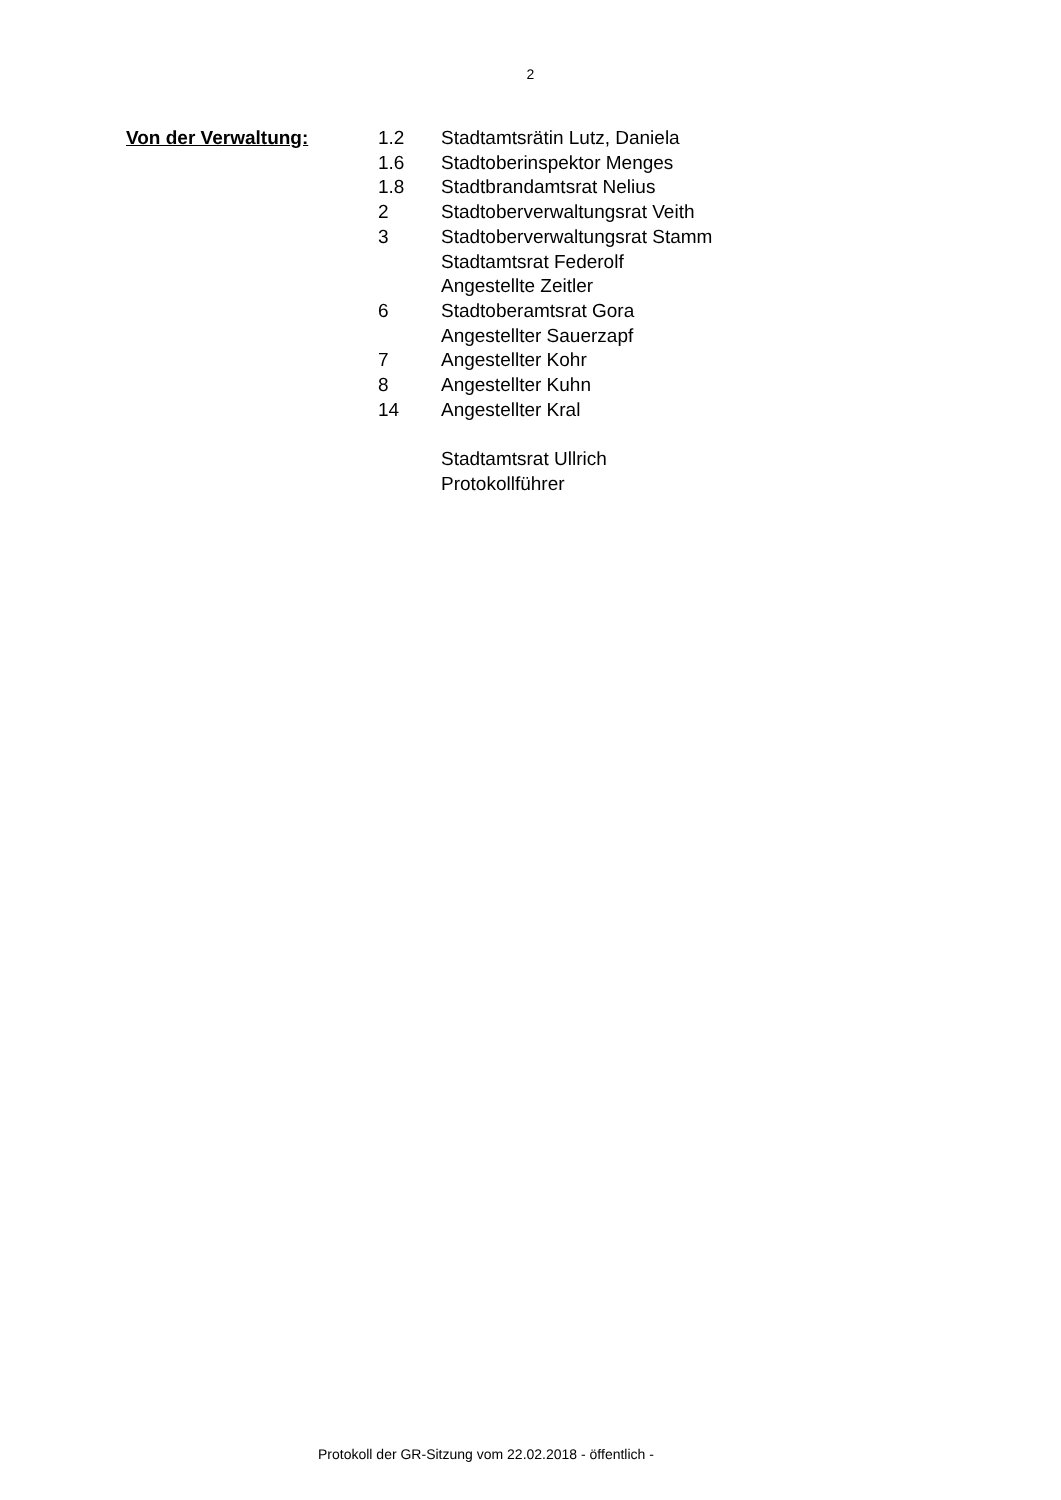2
Von der Verwaltung:
| 1.2 | Stadtamtsrätin Lutz, Daniela |
| 1.6 | Stadtoberinspektor Menges |
| 1.8 | Stadtbrandamtsrat Nelius |
| 2 | Stadtoberverwaltungsrat Veith |
| 3 | Stadtoberverwaltungsrat Stamm |
| | Stadtamtsrat Federolf |
| | Angestellte Zeitler |
| 6 | Stadtoberamtsrat Gora |
| | Angestellter Sauerzapf |
| 7 | Angestellter Kohr |
| 8 | Angestellter Kuhn |
| 14 | Angestellter Kral |
| | Stadtamtsrat Ullrich |
| | Protokollführer |
Protokoll der GR-Sitzung vom 22.02.2018 - öffentlich -